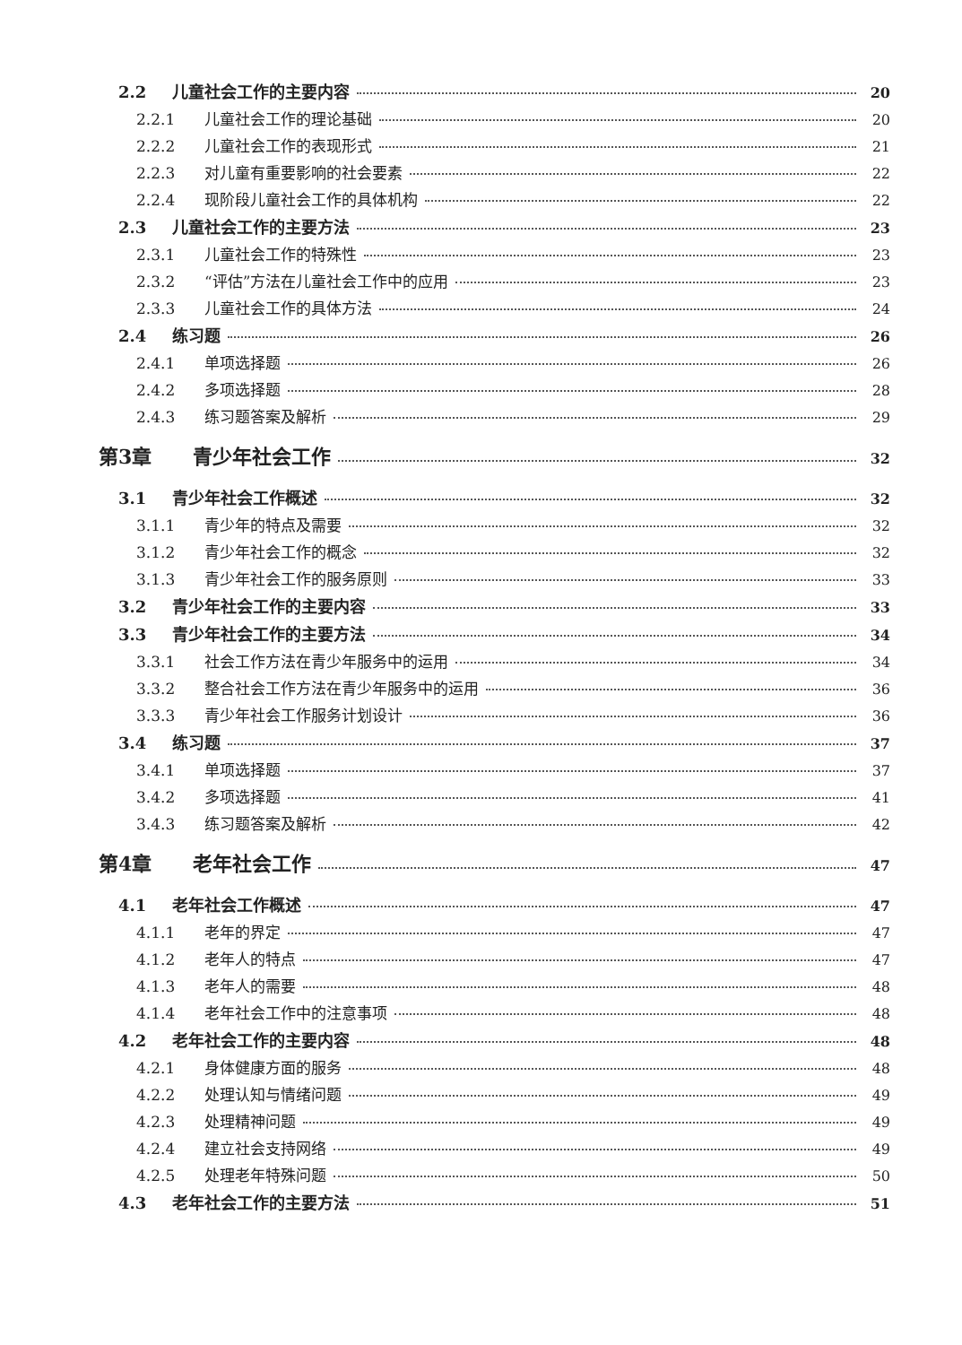2.2 儿童社会工作的主要内容 20
2.2.1 儿童社会工作的理论基础 20
2.2.2 儿童社会工作的表现形式 21
2.2.3 对儿童有重要影响的社会要素 22
2.2.4 现阶段儿童社会工作的具体机构 22
2.3 儿童社会工作的主要方法 23
2.3.1 儿童社会工作的特殊性 23
2.3.2 “评估”方法在儿童社会工作中的应用 23
2.3.3 儿童社会工作的具体方法 24
2.4 练习题 26
2.4.1 单项选择题 26
2.4.2 多项选择题 28
2.4.3 练习题答案及解析 29
第3章 青少年社会工作 32
3.1 青少年社会工作概述 32
3.1.1 青少年的特点及需要 32
3.1.2 青少年社会工作的概念 32
3.1.3 青少年社会工作的服务原则 33
3.2 青少年社会工作的主要内容 33
3.3 青少年社会工作的主要方法 34
3.3.1 社会工作方法在青少年服务中的运用 34
3.3.2 整合社会工作方法在青少年服务中的运用 36
3.3.3 青少年社会工作服务计划设计 36
3.4 练习题 37
3.4.1 单项选择题 37
3.4.2 多项选择题 41
3.4.3 练习题答案及解析 42
第4章 老年社会工作 47
4.1 老年社会工作概述 47
4.1.1 老年的界定 47
4.1.2 老年人的特点 47
4.1.3 老年人的需要 48
4.1.4 老年社会工作中的注意事项 48
4.2 老年社会工作的主要内容 48
4.2.1 身体健康方面的服务 48
4.2.2 处理认知与情绪问题 49
4.2.3 处理精神问题 49
4.2.4 建立社会支持网络 49
4.2.5 处理老年特殊问题 50
4.3 老年社会工作的主要方法 51